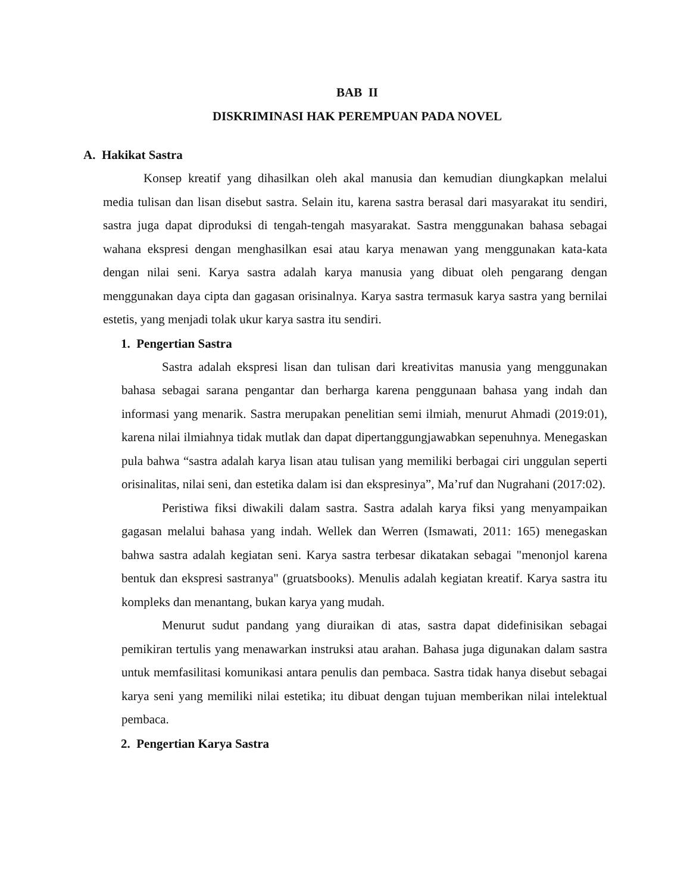BAB II
DISKRIMINASI HAK PEREMPUAN PADA NOVEL
A. Hakikat Sastra
Konsep kreatif yang dihasilkan oleh akal manusia dan kemudian diungkapkan melalui media tulisan dan lisan disebut sastra. Selain itu, karena sastra berasal dari masyarakat itu sendiri, sastra juga dapat diproduksi di tengah-tengah masyarakat. Sastra menggunakan bahasa sebagai wahana ekspresi dengan menghasilkan esai atau karya menawan yang menggunakan kata-kata dengan nilai seni. Karya sastra adalah karya manusia yang dibuat oleh pengarang dengan menggunakan daya cipta dan gagasan orisinalnya. Karya sastra termasuk karya sastra yang bernilai estetis, yang menjadi tolak ukur karya sastra itu sendiri.
1. Pengertian Sastra
Sastra adalah ekspresi lisan dan tulisan dari kreativitas manusia yang menggunakan bahasa sebagai sarana pengantar dan berharga karena penggunaan bahasa yang indah dan informasi yang menarik. Sastra merupakan penelitian semi ilmiah, menurut Ahmadi (2019:01), karena nilai ilmiahnya tidak mutlak dan dapat dipertanggungjawabkan sepenuhnya. Menegaskan pula bahwa “sastra adalah karya lisan atau tulisan yang memiliki berbagai ciri unggulan seperti orisinalitas, nilai seni, dan estetika dalam isi dan ekspresinya”, Ma’ruf dan Nugrahani (2017:02).
Peristiwa fiksi diwakili dalam sastra. Sastra adalah karya fiksi yang menyampaikan gagasan melalui bahasa yang indah. Wellek dan Werren (Ismawati, 2011: 165) menegaskan bahwa sastra adalah kegiatan seni. Karya sastra terbesar dikatakan sebagai "menonjol karena bentuk dan ekspresi sastranya" (gruatsbooks). Menulis adalah kegiatan kreatif. Karya sastra itu kompleks dan menantang, bukan karya yang mudah.
Menurut sudut pandang yang diuraikan di atas, sastra dapat didefinisikan sebagai pemikiran tertulis yang menawarkan instruksi atau arahan. Bahasa juga digunakan dalam sastra untuk memfasilitasi komunikasi antara penulis dan pembaca. Sastra tidak hanya disebut sebagai karya seni yang memiliki nilai estetika; itu dibuat dengan tujuan memberikan nilai intelektual pembaca.
2. Pengertian Karya Sastra